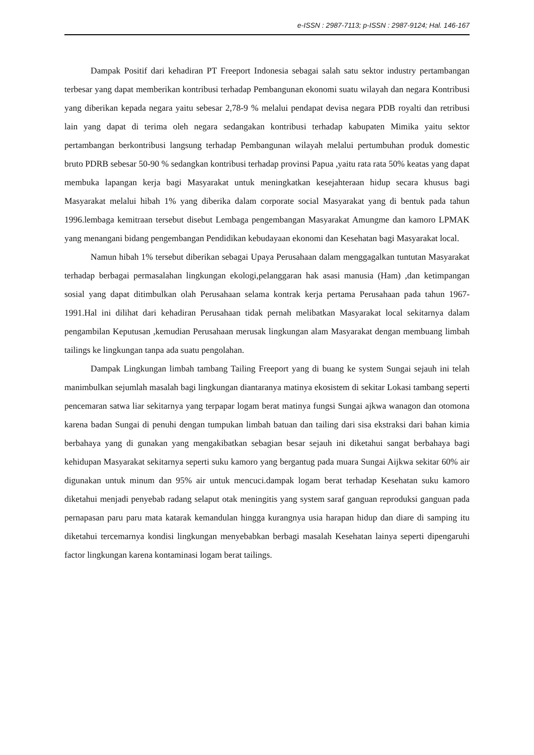e-ISSN : 2987-7113; p-ISSN : 2987-9124; Hal. 146-167
Dampak Positif dari kehadiran PT Freeport Indonesia sebagai salah satu sektor industry pertambangan terbesar yang dapat memberikan kontribusi terhadap Pembangunan ekonomi suatu wilayah dan negara Kontribusi yang diberikan kepada negara yaitu sebesar 2,78-9 % melalui pendapat devisa negara PDB royalti dan retribusi lain yang dapat di terima oleh negara sedangakan kontribusi terhadap kabupaten Mimika yaitu sektor pertambangan berkontribusi langsung terhadap Pembangunan wilayah melalui pertumbuhan produk domestic bruto PDRB sebesar 50-90 % sedangkan kontribusi terhadap provinsi Papua ,yaitu rata rata 50% keatas yang dapat membuka lapangan kerja bagi Masyarakat untuk meningkatkan kesejahteraan hidup secara khusus bagi Masyarakat melalui hibah 1% yang diberika dalam corporate social Masyarakat yang di bentuk pada tahun 1996.lembaga kemitraan tersebut disebut Lembaga pengembangan Masyarakat Amungme dan kamoro LPMAK yang menangani bidang pengembangan Pendidikan kebudayaan ekonomi dan Kesehatan bagi Masyarakat local.
Namun hibah 1% tersebut diberikan sebagai Upaya Perusahaan dalam menggagalkan tuntutan Masyarakat terhadap berbagai permasalahan lingkungan ekologi,pelanggaran hak asasi manusia (Ham) ,dan ketimpangan sosial yang dapat ditimbulkan olah Perusahaan selama kontrak kerja pertama Perusahaan pada tahun 1967-1991.Hal ini dilihat dari kehadiran Perusahaan tidak pernah melibatkan Masyarakat local sekitarnya dalam pengambilan Keputusan ,kemudian Perusahaan merusak lingkungan alam Masyarakat dengan membuang limbah tailings ke lingkungan tanpa ada suatu pengolahan.
Dampak Lingkungan limbah tambang Tailing Freeport yang di buang ke system Sungai sejauh ini telah manimbulkan sejumlah masalah bagi lingkungan diantaranya matinya ekosistem di sekitar Lokasi tambang seperti pencemaran satwa liar sekitarnya yang terpapar logam berat matinya fungsi Sungai ajkwa wanagon dan otomona karena badan Sungai di penuhi dengan tumpukan limbah batuan dan tailing dari sisa ekstraksi dari bahan kimia berbahaya yang di gunakan yang mengakibatkan sebagian besar sejauh ini diketahui sangat berbahaya bagi kehidupan Masyarakat sekitarnya seperti suku kamoro yang bergantug pada muara Sungai Aijkwa sekitar 60% air digunakan untuk minum dan 95% air untuk mencuci.dampak logam berat terhadap Kesehatan suku kamoro diketahui menjadi penyebab radang selaput otak meningitis yang system saraf ganguan reproduksi ganguan pada pernapasan paru paru mata katarak kemandulan hingga kurangnya usia harapan hidup dan diare di samping itu diketahui tercemarnya kondisi lingkungan menyebabkan berbagi masalah Kesehatan lainya seperti dipengaruhi factor lingkungan karena kontaminasi logam berat tailings.